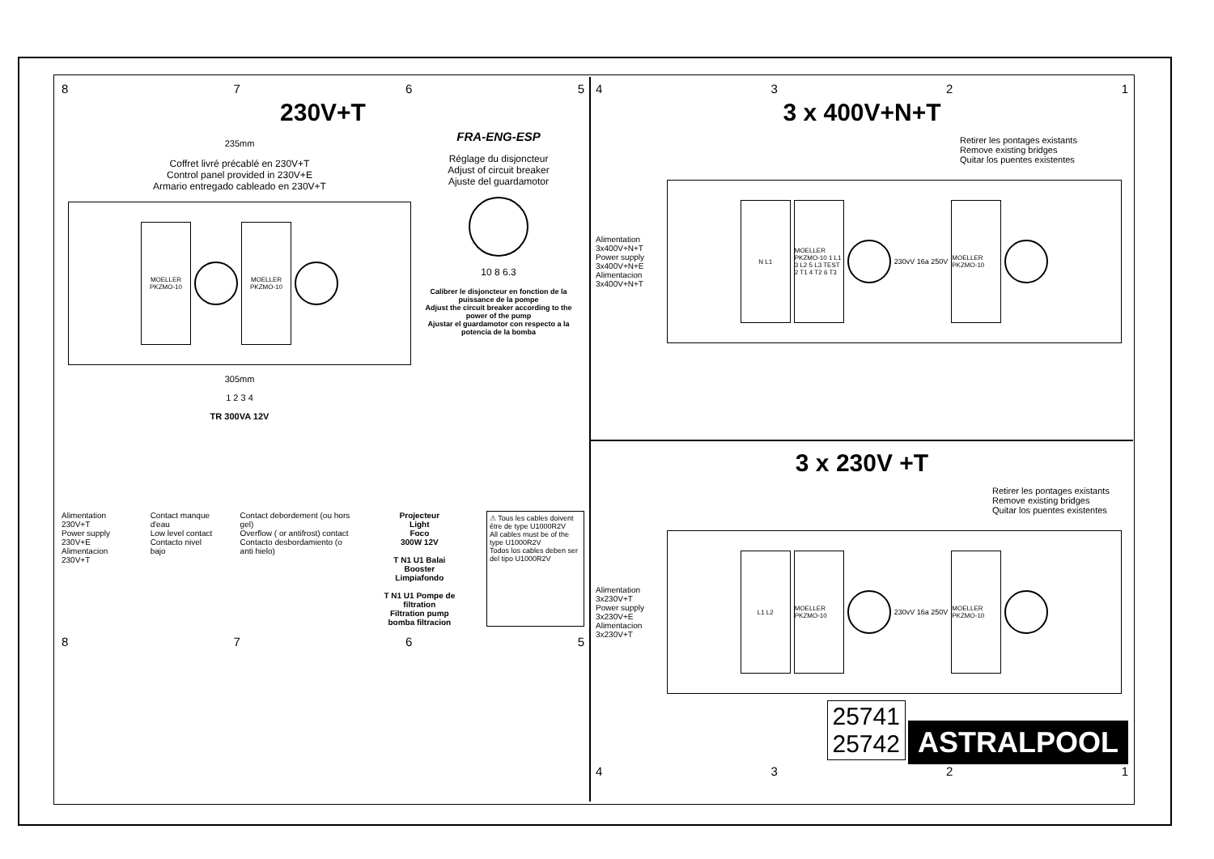8765
230V+T
235mm
Coffret livré précablé en 230V+T
Control panel provided in 230V+E
Armario entregado cableado en 230V+T
MOELLER PKZMO-10
MOELLER PKZMO-10
305mm
1 2 3 4
TR 300VA 12V
FRA-ENG-ESP
Réglage du disjoncteur
Adjust of circuit breaker
Ajuste del guardamotor
10 8 6.3
Calibrer le disjoncteur en fonction de la puissance de la pompe
Adjust the circuit breaker according to the power of the pump
Ajustar el guardamotor con respecto a la potencia de la bomba
Alimentation 230V+T
Power supply 230V+E
Alimentacion 230V+T
Contact manque d'eau
Low level contact
Contacto nivel bajo
Contact debordement (ou hors gel)
Overflow ( or antifrost) contact
Contacto desbordamiento (o anti hielo)
Projecteur
Light
Foco
300W 12V
T N1 U1 Balai
Booster
Limpiafondo
T N1 U1 Pompe de filtration
Filtration pump
bomba filtracion
⚠ Tous les cables doivent être de type U1000R2V
All cables must be of the type U1000R2V
Todos los cables deben ser del tipo U1000R2V
8765
4321
3 x 400V+N+T
Retirer les pontages existants
Remove existing bridges
Quitar los puentes existentes
Alimentation 3x400V+N+T
Power supply 3x400V+N+E
Alimentacion 3x400V+N+T
N L1
MOELLER PKZMO-10 1 L1 3 L2 5 L3 TEST 2 T1 4 T2 6 T3
230vV 16a 250V
MOELLER PKZMO-10
3 x 230V +T
Retirer les pontages existants
Remove existing bridges
Quitar los puentes existentes
Alimentation 3x230V+T
Power supply 3x230V+E
Alimentacion 3x230V+T
L1 L2
MOELLER PKZMO-10
230vV 16a 250V
MOELLER PKZMO-10
25741
25742 ASTRALPOOL
4321